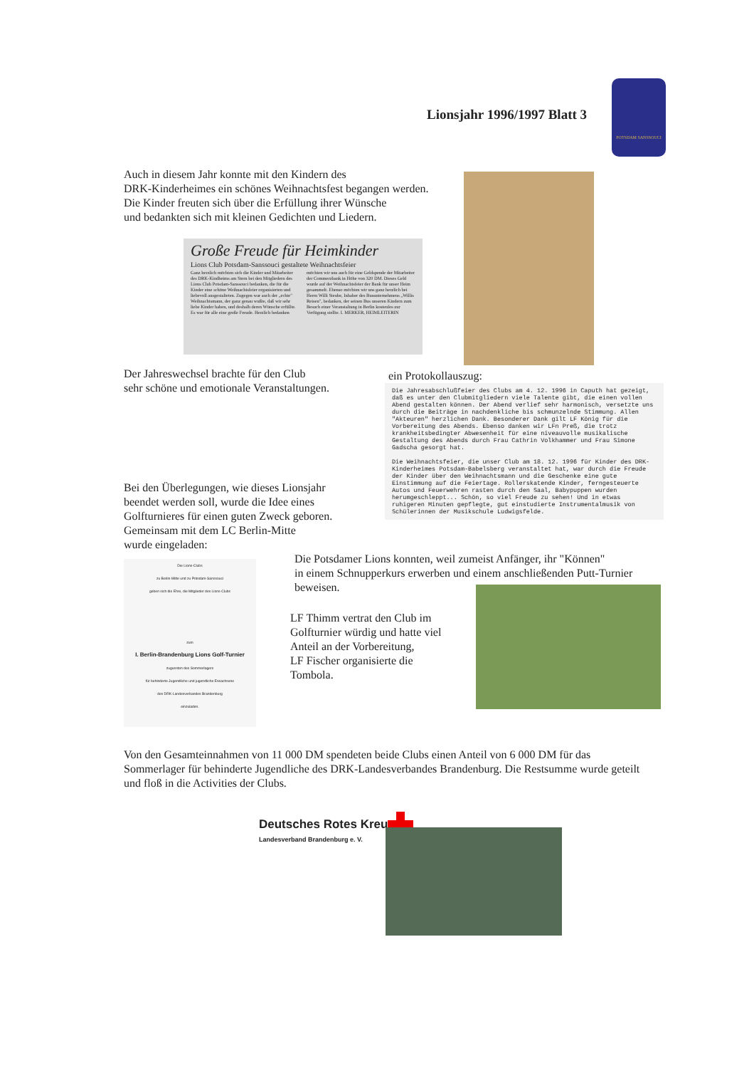Lionsjahr 1996/1997 Blatt 3
POTSDAM SANSSOUCI
Auch in diesem Jahr konnte mit den Kindern des
DRK-Kinderheimes ein schönes Weihnachtsfest begangen werden.
Die Kinder freuten sich über die Erfüllung ihrer Wünsche
und bedankten sich mit kleinen Gedichten und Liedern.
Große Freude für Heimkinder
Lions Club Potsdam-Sanssouci gestaltete Weihnachtsfeier
Ganz herzlich möchten sich die Kinder und Mitarbeiter des DRK-Kindheims am Stern bei den Mitgliedern des Lions Club Potsdam-Sanssouci bedanken, die für die Kinder eine schöne Weihnachtsfeier organisierten und liebevoll ausgestalteten. Zugegen war auch der „echte" Weihnachtsmann, der ganz genau wußte, daß wir sehr liebe Kinder haben, und deshalb deren Wünsche erfüllte. Es war für alle eine große Freude. Herzlich bedanken möchten wir uns auch für eine Geldspende der Mitarbeiter der Commerzbank in Höhe von 320 DM. Dieses Geld wurde auf der Weihnachtsfeier der Bank für unser Heim gesammelt. Ebenso möchten wir uns ganz herzlich bei Herrn Willi Steube, Inhaber des Busunternehmens „Willis Reisen", bedanken, der seinen Bus unseren Kindern zum Besuch einer Veranstaltung in Berlin kostenlos zur Verfügung stellte. I. MERKER, HEIMLEITERIN
Der Jahreswechsel brachte für den Club
sehr schöne und emotionale Veranstaltungen.
ein Protokollauszug:
Die Jahresabschlußfeier des Clubs am 4. 12. 1996 in Caputh hat gezeigt, daß es unter den Clubmitgliedern viele Talente gibt, die einen vollen Abend gestalten können. Der Abend verlief sehr harmonisch, versetzte uns durch die Beiträge in nachdenkliche bis schmunzelnde Stimmung. Allen "Akteuren" herzlichen Dank. Besonderer Dank gilt LF König für die Vorbereitung des Abends. Ebenso danken wir LFn Preß, die trotz krankheitsbedingter Abwesenheit für eine niveauvolle musikalische Gestaltung des Abends durch Frau Cathrin Volkhammer und Frau Simone Gadscha gesorgt hat.
Die Weihnachtsfeier, die unser Club am 18. 12. 1996 für Kinder des DRK-Kinderheimes Potsdam-Babelsberg veranstaltet hat, war durch die Freude der Kinder über den Weihnachtsmann und die Geschenke eine gute Einstimmung auf die Feiertage. Rollerskatende Kinder, ferngesteuerte Autos und Feuerwehren rasten durch den Saal, Babypuppen wurden herumgeschleppt... Schön, so viel Freude zu sehen! Und in etwas ruhigeren Minuten gepflegte, gut einstudierte Instrumentalmusik von Schülerinnen der Musikschule Ludwigsfelde.
Bei den Überlegungen, wie dieses Lionsjahr
beendet werden soll, wurde die Idee eines
Golfturnieres für einen guten Zweck geboren.
Gemeinsam mit dem LC Berlin-Mitte
wurde eingeladen:
Die Lions-Clubs
zu Berlin-Mitte und zu Potsdam-Sanssouci
geben sich die Ehre, die Mitglieder des Lions-Clubs
zum
I. Berlin-Brandenburg Lions Golf-Turnier
zugunsten des Sommerlagers
für behinderte Jugendliche und jugendliche Erwachsene
des DRK-Landesverbandes Brandenburg
einzuladen.
Die Potsdamer Lions konnten, weil zumeist Anfänger, ihr "Können"
in einem Schnupperkurs erwerben und einem anschließenden Putt-Turnier beweisen.
LF Thimm vertrat den Club im
Golfturnier würdig und hatte viel
Anteil an der Vorbereitung,
LF Fischer organisierte die
Tombola.
Von den Gesamteinnahmen von 11 000 DM spendeten beide Clubs einen Anteil von 6 000 DM für das Sommerlager für behinderte Jugendliche des DRK-Landesverbandes Brandenburg. Die Restsumme wurde geteilt und floß in die Activities der Clubs.
Deutsches Rotes Kreuz
Landesverband Brandenburg e. V.